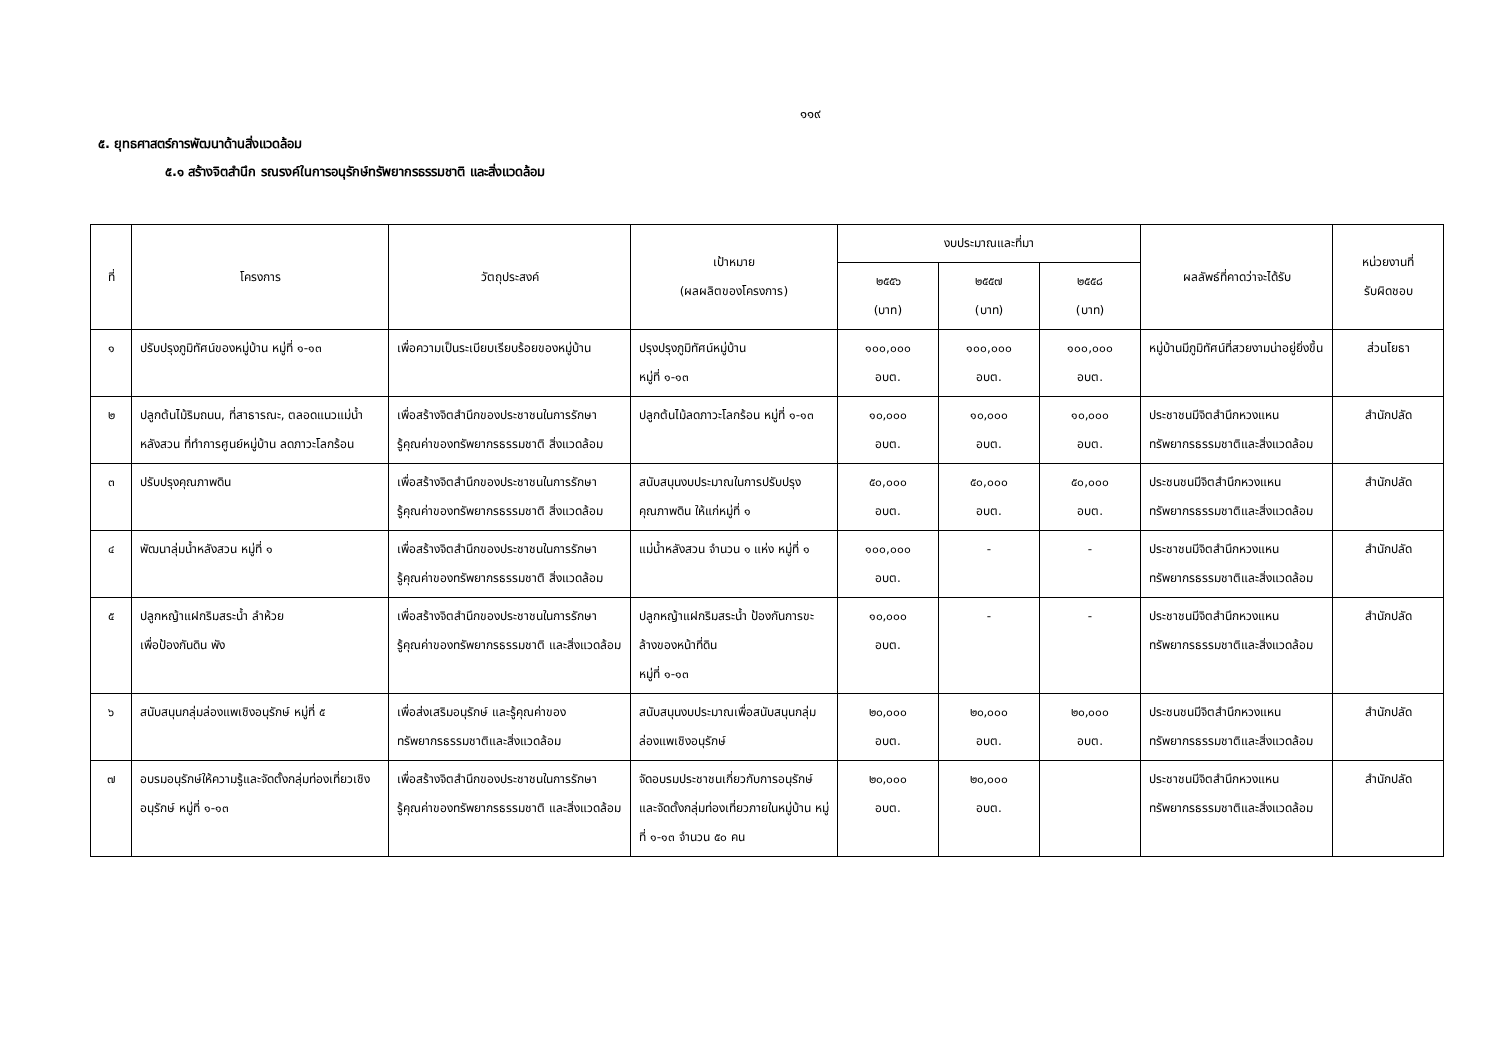๑๑๙
๕. ยุทธศาสตร์การพัฒนาด้านสิ่งแวดล้อม
๕.๑ สร้างจิตสำนึก รณรงค์ในการอนุรักษ์ทรัพยากรธรรมชาติ และสิ่งแวดล้อม
| ที่ | โครงการ | วัตถุประสงค์ | เป้าหมาย (ผลผลิตของโครงการ) | งบประมาณและที่มา | | | ผลลัพธ์ที่คาดว่าจะได้รับ | หน่วยงานที่ รับผิดชอบ |
| --- | --- | --- | --- | --- | --- | --- | --- | --- |
| | | | | ๒๕๕๖ (บาท) | ๒๕๕๗ (บาท) | ๒๕๕๘ (บาท) | | |
| ๑ | ปรับปรุงภูมิทัศน์ของหมู่บ้าน หมู่ที่ ๑-๑๓ | เพื่อความเป็นระเบียบเรียบร้อยของหมู่บ้าน | ปรุงปรุงภูมิทัศน์หมู่บ้าน หมู่ที่ ๑-๑๓ | ๑๐๐,๐๐๐ อบต. | ๑๐๐,๐๐๐ อบต. | ๑๐๐,๐๐๐ อบต. | หมู่บ้านมีภูมิทัศน์ที่สวยงามน่าอยู่ยิ่งขึ้น | ส่วนโยธา |
| ๒ | ปลูกต้นไม้ริมถนน, ที่สาธารณะ, ตลอดแนวแม่น้ำหลังสวน ที่ทำการศูนย์หมู่บ้าน ลดภาวะโลกร้อน | เพื่อสร้างจิตสำนึกของประชาชนในการรักษา รู้คุณค่าของทรัพยากรธรรมชาติ สิ่งแวดล้อม | ปลูกต้นไม้ลดภาวะโลกร้อน หมู่ที่ ๑-๑๓ | ๑๐,๐๐๐ อบต. | ๑๐,๐๐๐ อบต. | ๑๐,๐๐๐ อบต. | ประชาชนมีจิตสำนึกหวงแหนทรัพยากรธรรมชาติและสิ่งแวดล้อม | สำนักปลัด |
| ๓ | ปรับปรุงคุณภาพดิน | เพื่อสร้างจิตสำนึกของประชาชนในการรักษา รู้คุณค่าของทรัพยากรธรรมชาติ สิ่งแวดล้อม | สนับสนุนงบประมาณในการปรับปรุงคุณภาพดิน ให้แก่หมู่ที่ ๑ | ๕๐,๐๐๐ อบต. | ๕๐,๐๐๐ อบต. | ๕๐,๐๐๐ อบต. | ประชนชนมีจิตสำนึกหวงแหนทรัพยากรธรรมชาติและสิ่งแวดล้อม | สำนักปลัด |
| ๔ | พัฒนาลุ่มน้ำหลังสวน หมู่ที่ ๑ | เพื่อสร้างจิตสำนึกของประชาชนในการรักษา รู้คุณค่าของทรัพยากรธรรมชาติ สิ่งแวดล้อม | แม่น้ำหลังสวน จำนวน ๑ แห่ง หมู่ที่ ๑ | ๑๐๐,๐๐๐ อบต. | - | - | ประชาชนมีจิตสำนึกหวงแหนทรัพยากรธรรมชาติและสิ่งแวดล้อม | สำนักปลัด |
| ๕ | ปลูกหญ้าแฝกริมสระน้ำ ลำห้วย เพื่อป้องกันดิน พัง | เพื่อสร้างจิตสำนึกของประชาชนในการรักษา รู้คุณค่าของทรัพยากรธรรมชาติ และสิ่งแวดล้อม | ปลูกหญ้าแฝกริมสระน้ำ ป้องกันการขะล้างของหน้าที่ดิน หมู่ที่ ๑-๑๓ | ๑๐,๐๐๐ อบต. | - | - | ประชาชนมีจิตสำนึกหวงแหนทรัพยากรธรรมชาติและสิ่งแวดล้อม | สำนักปลัด |
| ๖ | สนับสนุนกลุ่มล่องแพเชิงอนุรักษ์ หมู่ที่ ๕ | เพื่อส่งเสริมอนุรักษ์ และรู้คุณค่าของทรัพยากรธรรมชาติและสิ่งแวดล้อม | สนับสนุนงบประมาณเพื่อสนับสนุนกลุ่มล่องแพเชิงอนุรักษ์ | ๒๐,๐๐๐ อบต. | ๒๐,๐๐๐ อบต. | ๒๐,๐๐๐ อบต. | ประชนชนมีจิตสำนึกหวงแหนทรัพยากรธรรมชาติและสิ่งแวดล้อม | สำนักปลัด |
| ๗ | อบรมอนุรักษ์ให้ความรู้และจัดตั้งกลุ่มท่องเที่ยวเชิงอนุรักษ์ หมู่ที่ ๑-๑๓ | เพื่อสร้างจิตสำนึกของประชาชนในการรักษา รู้คุณค่าของทรัพยากรธรรมชาติ และสิ่งแวดล้อม | จัดอบรมประชาชนเกี่ยวกับการอนุรักษ์ และจัดตั้งกลุ่มท่องเที่ยวภายในหมู่บ้าน หมู่ที่ ๑-๑๓ จำนวน ๕๐ คน | ๒๐,๐๐๐ อบต. | ๒๐,๐๐๐ อบต. | | ประชาชนมีจิตสำนึกหวงแหนทรัพยากรธรรมชาติและสิ่งแวดล้อม | สำนักปลัด |